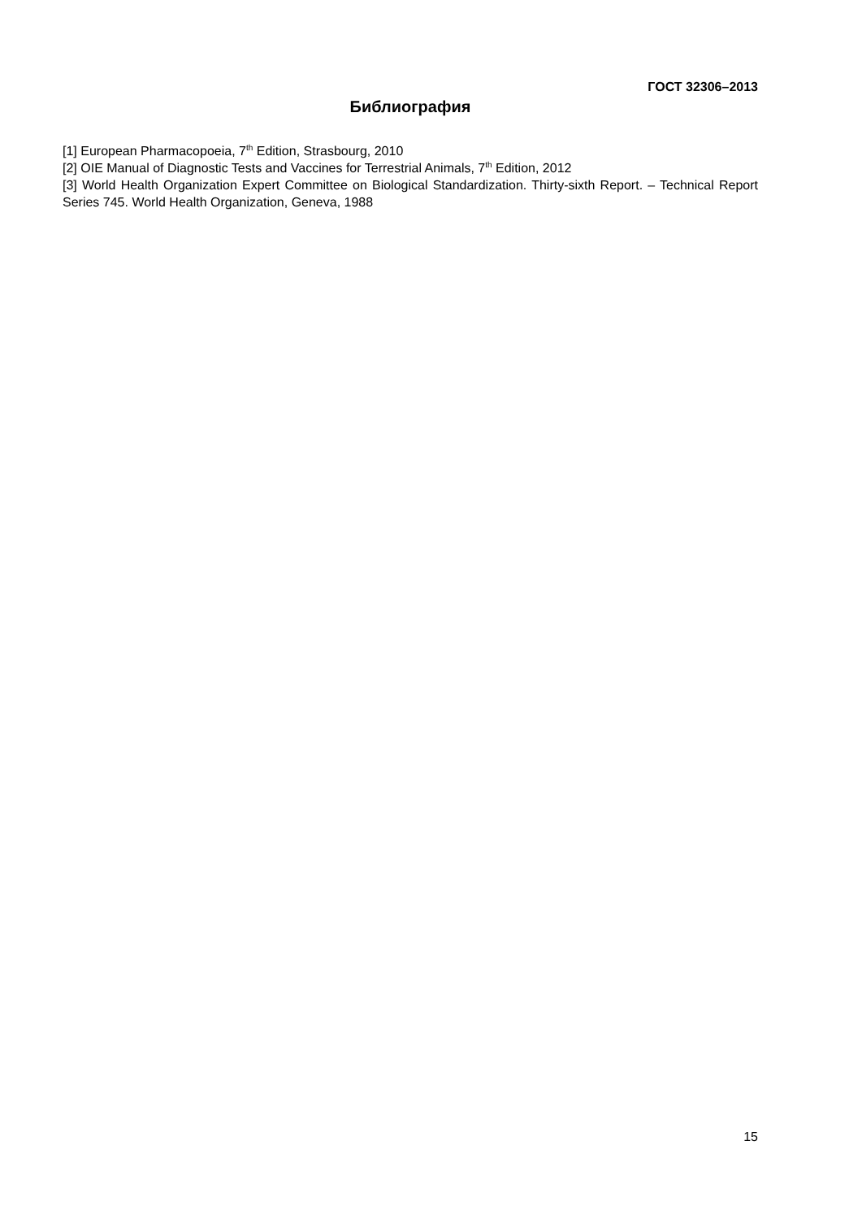ГОСТ 32306–2013
Библиография
[1] European Pharmacopoeia, 7<sup>th</sup> Edition, Strasbourg, 2010
[2] OIE Manual of Diagnostic Tests and Vaccines for Terrestrial Animals, 7<sup>th</sup> Edition, 2012
[3] World Health Organization Expert Committee on Biological Standardization. Thirty-sixth Report. – Technical Report Series 745. World Health Organization, Geneva, 1988
15